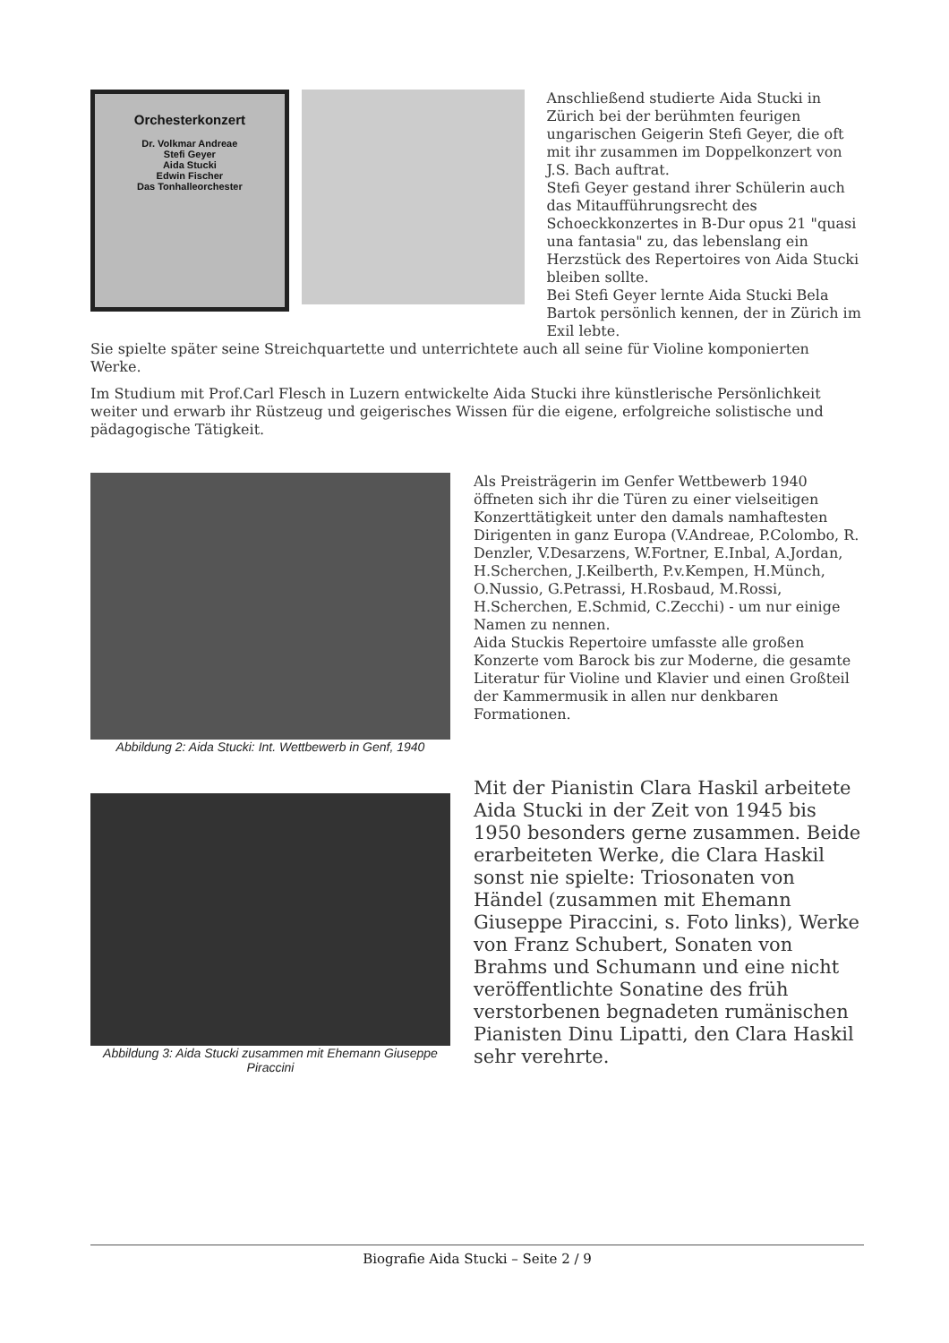Orchesterkonzert
Dr. Volkmar Andreae
Stefi Geyer
Aida Stucki
Edwin Fischer
Das Tonhalleorchester
Anschließend studierte Aida Stucki in Zürich bei der berühmten feurigen ungarischen Geigerin Stefi Geyer, die oft mit ihr zusammen im Doppelkonzert von J.S. Bach auftrat.
Stefi Geyer gestand ihrer Schülerin auch das Mitaufführungsrecht des Schoeckkonzertes in B-Dur opus 21 "quasi una fantasia" zu, das lebenslang ein Herzstück des Repertoires von Aida Stucki bleiben sollte.
Bei Stefi Geyer lernte Aida Stucki Bela Bartok persönlich kennen, der in Zürich im Exil lebte.
Sie spielte später seine Streichquartette und unterrichtete auch all seine für Violine komponierten Werke.
Im Studium mit Prof.Carl Flesch in Luzern entwickelte Aida Stucki ihre künstlerische Persönlichkeit weiter und erwarb ihr Rüstzeug und geigerisches Wissen für die eigene, erfolgreiche solistische und pädagogische Tätigkeit.
Abbildung 2: Aida Stucki: Int. Wettbewerb in Genf, 1940
Als Preisträgerin im Genfer Wettbewerb 1940 öffneten sich ihr die Türen zu einer vielseitigen Konzerttätigkeit unter den damals namhaftesten Dirigenten in ganz Europa (V.Andreae, P.Colombo, R. Denzler, V.Desarzens, W.Fortner, E.Inbal, A.Jordan, H.Scherchen, J.Keilberth, P.v.Kempen, H.Münch, O.Nussio, G.Petrassi, H.Rosbaud, M.Rossi, H.Scherchen, E.Schmid, C.Zecchi) - um nur einige Namen zu nennen.
Aida Stuckis Repertoire umfasste alle großen Konzerte vom Barock bis zur Moderne, die gesamte Literatur für Violine und Klavier und einen Großteil der Kammermusik in allen nur denkbaren Formationen.
Abbildung 3: Aida Stucki zusammen mit Ehemann Giuseppe Piraccini
Mit der Pianistin Clara Haskil arbeitete Aida Stucki in der Zeit von 1945 bis 1950 besonders gerne zusammen. Beide erarbeiteten Werke, die Clara Haskil sonst nie spielte: Triosonaten von Händel (zusammen mit Ehemann Giuseppe Piraccini, s. Foto links), Werke von Franz Schubert, Sonaten von Brahms und Schumann und eine nicht veröffentlichte Sonatine des früh verstorbenen begnadeten rumänischen Pianisten Dinu Lipatti, den Clara Haskil sehr verehrte.
Biografie Aida Stucki – Seite 2 / 9